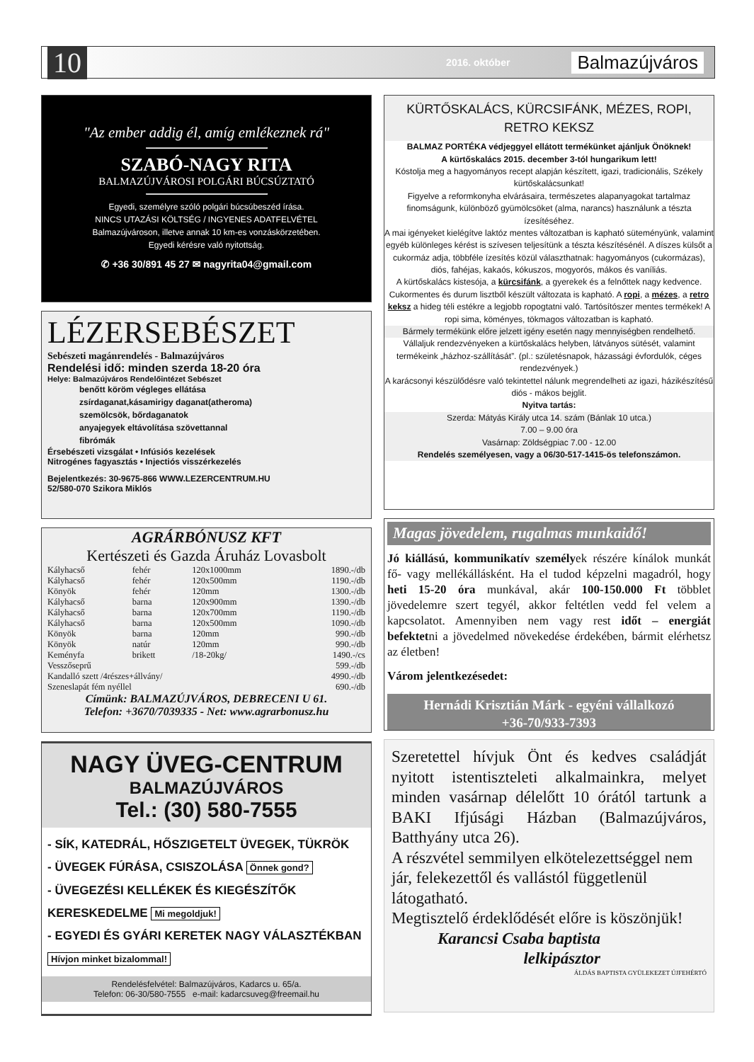10 2016. október Balmazújváros
"Az ember addig él, amíg emlékeznek rá"
SZABÓ-NAGY RITA
BALMAZÚJVÁROSI POLGÁRI BÚCSÚZTATÓ
Egyedi, személyre szóló polgári búcsúbeszéd írása.
NINCS UTAZÁSI KÖLTSÉG / INGYENES ADATFELVÉTEL
Balmazújvároson, illetve annak 10 km-es vonzáskörzetében.
Egyedi kérésre való nyitottság.
✆ +36 30/891 45 27 ✉ nagyrita04@gmail.com
LÉZERSEBÉSZET
Sebészeti magánrendelés - Balmazújváros
Rendelési idő: minden szerda 18-20 óra
Helye: Balmazújváros Rendelőintézet Sebészet
benőtt köröm végleges ellátása
zsírdaganat,kásamirigy daganat(atheroma)
szemölcsök, bőrdaganatok
anyajegyek eltávolítása szövettannal
fibrómák
Érsebészeti vizsgálat • Infúsiós kezelések
Nitrogénes fagyasztás • Injectiós visszérkezelés
Bejelentkezés: 30-9675-866 WWW.LEZERCENTRUM.HU
52/580-070 Szikora Miklós
AGRÁRBÓNUSZ KFT
Kertészeti és Gazda Áruház Lovasbolt
| Kályhacső | fehér | 120x1000mm | 1890.-/db |
| Kályhacső | fehér | 120x500mm | 1190.-/db |
| Könyök | fehér | 120mm | 1300.-/db |
| Kályhacső | barna | 120x900mm | 1390.-/db |
| Kályhacső | barna | 120x700mm | 1190.-/db |
| Kályhacső | barna | 120x500mm | 1090.-/db |
| Könyök | barna | 120mm | 990.-/db |
| Könyök | natúr | 120mm | 990.-/db |
| Keményfa | brikett | /18-20kg/ | 1490.-/cs |
| Vesszőseprű | | | 599.-/db |
| Kandalló szett /4részes+állvány/ | | | 4990.-/db |
| Szeneslapát fém nyéllel | | | 690.-/db |
Címünk: BALMAZÚJVÁROS, DEBRECENI U 61.
Telefon: +3670/7039335 - Net: www.agrarbonusz.hu
NAGY ÜVEG-CENTRUM
BALMAZÚJVÁROS
Tel.: (30) 580-7555
- SÍK, KATEDRÁL, HŐSZIGETELT ÜVEGEK, TÜKRÖK
- ÜVEGEK FÚRÁSA, CSISZOLÁSA Önnek gond?
- ÜVEGEZÉSI KELLÉKEK ÉS KIEGÉSZÍTŐK KERESKEDELME Mi megoldjuk!
- EGYEDI ÉS GYÁRI KERETEK NAGY VÁLASZTÉKBAN Hívjon minket bizalommal!
Rendelésfelvétel: Balmazújváros, Kadarcs u. 65/a.
Telefon: 06-30/580-7555 e-mail: kadarcsuveg@freemail.hu
KÜRTŐSKALÁCS, KÜRCSIFÁNK, MÉZES, ROPI, RETRO KEKSZ
BALMAZ PORTÉKA védjeggyel ellátott termékünket ajánljuk Önöknek!
A kürtőskalács 2015. december 3-tól hungarikum lett!
Kóstolja meg a hagyományos recept alapján készített, igazi, tradicionális, Székely kürtőskalácsunkat!
Figyelve a reformkonyha elvárásaira, természetes alapanyagokat tartalmaz finomságunk, különböző gyümölcsöket (alma, narancs) használunk a tészta ízesítéséhez.
A mai igényeket kielégítve laktóz mentes változatban is kapható süteményünk, valamint egyéb különleges kérést is szívesen teljesítünk a tészta készítésénél. A díszes külsőt a cukormáz adja, többféle ízesítés közül választhatnak: hagyományos (cukormázas), diós, fahéjas, kakaós, kókuszos, mogyorós, mákos és vaníliás.
A kürtőskalács kistesója, a kürcsifánk, a gyerekek és a felnőttek nagy kedvence. Cukormentes és durum lisztből készült változata is kapható. A ropi, a mézes, a retro keksz a hideg téli estékre a legjobb ropogtatni való. Tartósítószer mentes termékek! A ropi sima, köményes, tökmagos változatban is kapható.
Bármely termékünk előre jelzett igény esetén nagy mennyiségben rendelhető.
Vállaljuk rendezvényeken a kürtőskalács helyben, látványos sütését, valamint termékeink „házhoz-szállítását”. (pl.: születésnapok, házassági évfordulók, céges rendezvények.)
A karácsonyi készülődésre való tekintettel nálunk megrendelheti az igazi, házikészítésű diós - mákos bejglit.
Nyitva tartás:
Szerda: Mátyás Király utca 14. szám (Bánlak 10 utca.)
7.00 – 9.00 óra
Vasárnap: Zöldségpiac 7.00 - 12.00
Rendelés személyesen, vagy a 06/30-517-1415-ös telefonszámon.
Magas jövedelem, rugalmas munkaidő!
Jó kiállású, kommunikatív személyek részére kínálok munkát fő- vagy mellékállásként. Ha el tudod képzelni magadról, hogy heti 15-20 óra munkával, akár 100-150.000 Ft többlet jövedelemre szert tegyél, akkor feltétlen vedd fel velem a kapcsolatot. Amennyiben nem vagy rest időt – energiát befektetni a jövedelmed növekedése érdekében, bármit elérhetsz az életben!
Várom jelentkezésedet:
Hernádi Krisztián Márk - egyéni vállalkozó
+36-70/933-7393
Szeretettel hívjuk Önt és kedves családját nyitott istentiszteleti alkalmainkra, melyet minden vasárnap délelőtt 10 órától tartunk a BAKI Ifjúsági Házban (Balmazújváros, Batthyány utca 26).
A részvétel semmilyen elkötelezettséggel nem jár, felekezettől és vallástól függetlenül látogatható.
Megtisztelő érdeklődését előre is köszönjük!
Karancsi Csaba baptista
lelkipásztor
ÁLDÁS BAPTISTA GYÜLEKEZET ÚJFEHÉRTÓ